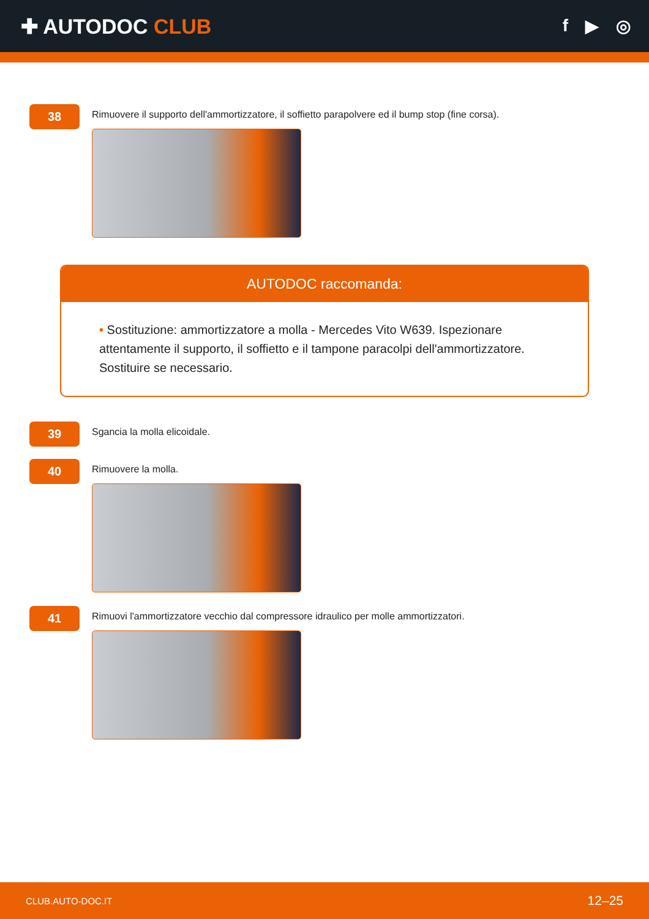✚ AUTODOC CLUB
f ▶ ◎
38
Rimuovere il supporto dell'ammortizzatore, il soffietto parapolvere ed il bump stop (fine corsa).
AUTODOC raccomanda:
• Sostituzione: ammortizzatore a molla - Mercedes Vito W639. Ispezionare attentamente il supporto, il soffietto e il tampone paracolpi dell'ammortizzatore. Sostituire se necessario.
39
Sgancia la molla elicoidale.
40
Rimuovere la molla.
41
Rimuovi l'ammortizzatore vecchio dal compressore idraulico per molle ammortizzatori.
CLUB.AUTO-DOC.IT 12–25